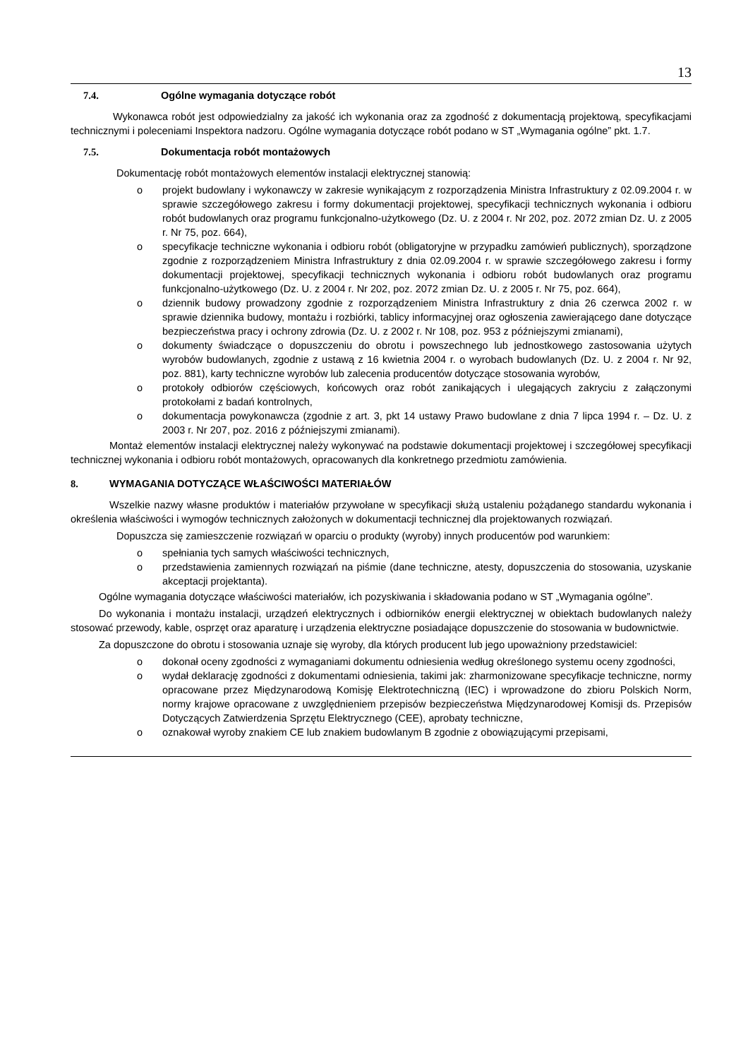13
7.4. Ogólne wymagania dotyczące robót
Wykonawca robót jest odpowiedzialny za jakość ich wykonania oraz za zgodność z dokumentacją projektową, specyfikacjami technicznymi i poleceniami Inspektora nadzoru. Ogólne wymagania dotyczące robót podano w ST „Wymagania ogólne” pkt. 1.7.
7.5. Dokumentacja robót montażowych
Dokumentację robót montażowych elementów instalacji elektrycznej stanowią:
o projekt budowlany i wykonawczy w zakresie wynikającym z rozporządzenia Ministra Infrastruktury z 02.09.2004 r. w sprawie szczegółowego zakresu i formy dokumentacji projektowej, specyfikacji technicznych wykonania i odbioru robót budowlanych oraz programu funkcjonalno-użytkowego (Dz. U. z 2004 r. Nr 202, poz. 2072 zmian Dz. U. z 2005 r. Nr 75, poz. 664),
o specyfikacje techniczne wykonania i odbioru robót (obligatoryjne w przypadku zamówień publicznych), sporządzone zgodnie z rozporządzeniem Ministra Infrastruktury z dnia 02.09.2004 r. w sprawie szczegółowego zakresu i formy dokumentacji projektowej, specyfikacji technicznych wykonania i odbioru robót budowlanych oraz programu funkcjonalno-użytkowego (Dz. U. z 2004 r. Nr 202, poz. 2072 zmian Dz. U. z 2005 r. Nr 75, poz. 664),
o dziennik budowy prowadzony zgodnie z rozporządzeniem Ministra Infrastruktury z dnia 26 czerwca 2002 r. w sprawie dziennika budowy, montażu i rozbiórki, tablicy informacyjnej oraz ogłoszenia zawierającego dane dotyczące bezpieczeństwa pracy i ochrony zdrowia (Dz. U. z 2002 r. Nr 108, poz. 953 z późniejszymi zmianami),
o dokumenty świadczące o dopuszczeniu do obrotu i powszechnego lub jednostkowego zastosowania użytych wyrobów budowlanych, zgodnie z ustawą z 16 kwietnia 2004 r. o wyrobach budowlanych (Dz. U. z 2004 r. Nr 92, poz. 881), karty techniczne wyrobów lub zalecenia producentów dotyczące stosowania wyrobów,
o protokoły odbiorów częściowych, końcowych oraz robót zanikających i ulegających zakryciu z załączonymi protokołami z badań kontrolnych,
o dokumentacja powykonawcza (zgodnie z art. 3, pkt 14 ustawy Prawo budowlane z dnia 7 lipca 1994 r. – Dz. U. z 2003 r. Nr 207, poz. 2016 z późniejszymi zmianami).
Montaż elementów instalacji elektrycznej należy wykonywać na podstawie dokumentacji projektowej i szczegółowej specyfikacji technicznej wykonania i odbioru robót montażowych, opracowanych dla konkretnego przedmiotu zamówienia.
8. WYMAGANIA DOTYCZĄCE WŁAŚCIWOŚCI MATERIAŁÓW
Wszelkie nazwy własne produktów i materiałów przywołane w specyfikacji służą ustaleniu pożądanego standardu wykonania i określenia właściwości i wymogów technicznych założonych w dokumentacji technicznej dla projektowanych rozwiązań.
Dopuszcza się zamieszczenie rozwiązań w oparciu o produkty (wyroby) innych producentów pod warunkiem:
o spełniania tych samych właściwości technicznych,
o przedstawienia zamiennych rozwiązań na piśmie (dane techniczne, atesty, dopuszczenia do stosowania, uzyskanie akceptacji projektanta).
Ogólne wymagania dotyczące właściwości materiałów, ich pozyskiwania i składowania podano w ST „Wymagania ogólne”.
Do wykonania i montażu instalacji, urządzeń elektrycznych i odbiorników energii elektrycznej w obiektach budowlanych należy stosować przewody, kable, osprzęt oraz aparaturę i urządzenia elektryczne posiadające dopuszczenie do stosowania w budownictwie.
Za dopuszczone do obrotu i stosowania uznaje się wyroby, dla których producent lub jego upoważniony przedstawiciel:
o dokonał oceny zgodności z wymaganiami dokumentu odniesienia według określonego systemu oceny zgodności,
o wydał deklarację zgodności z dokumentami odniesienia, takimi jak: zharmonizowane specyfikacje techniczne, normy opracowane przez Międzynarodową Komisję Elektrotechniczną (IEC) i wprowadzone do zbioru Polskich Norm, normy krajowe opracowane z uwzględnieniem przepisów bezpieczeństwa Międzynarodowej Komisji ds. Przepisów Dotyczących Zatwierdzenia Sprzętu Elektrycznego (CEE), aprobaty techniczne,
o oznakował wyroby znakiem CE lub znakiem budowlanym B zgodnie z obowiązującymi przepisami,